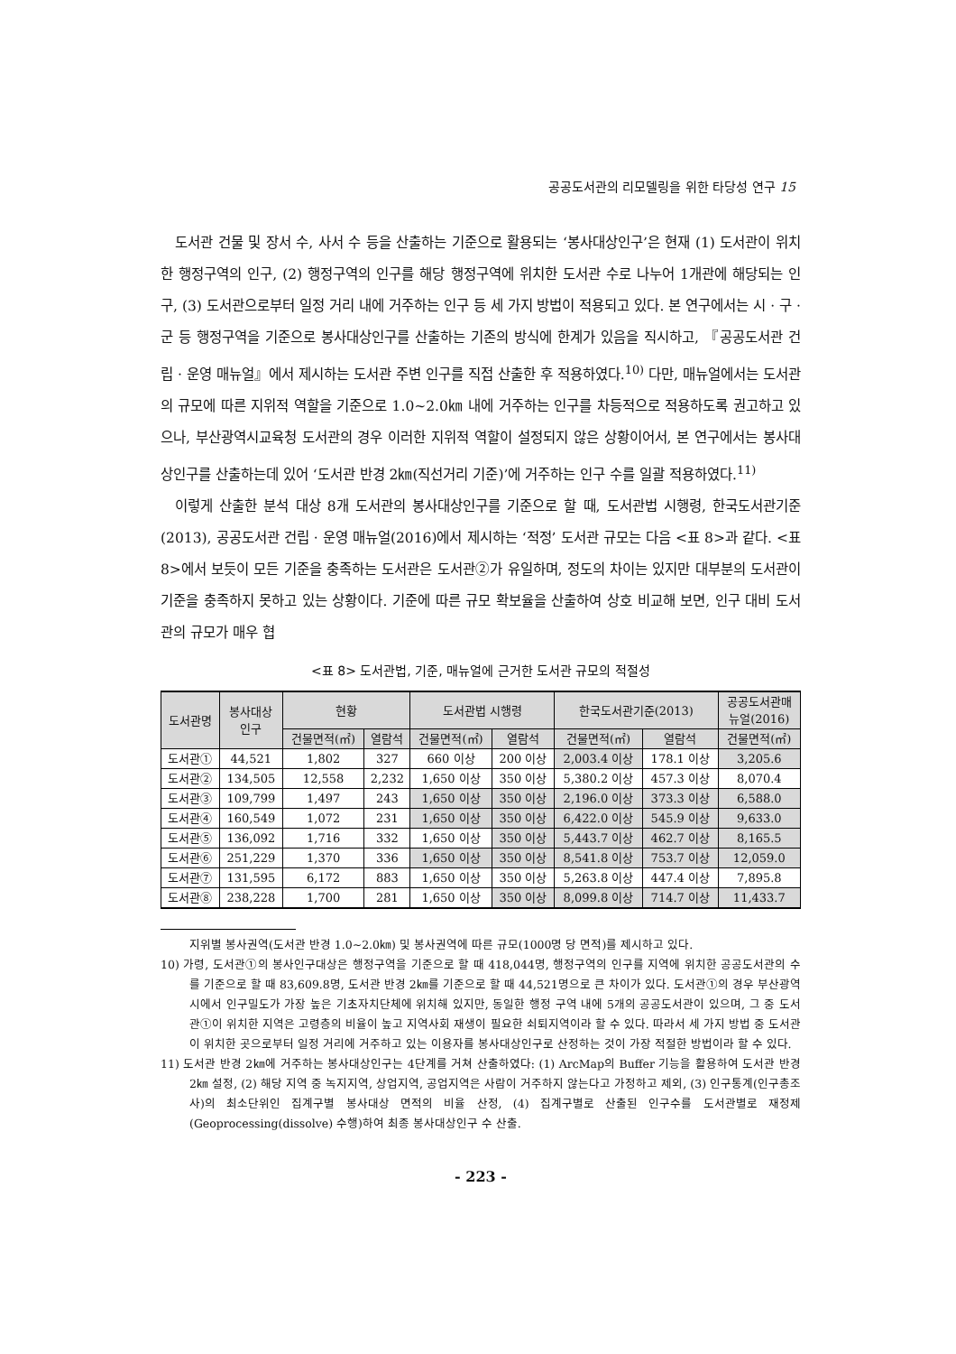공공도서관의 리모델링을 위한 타당성 연구 15
도서관 건물 및 장서 수, 사서 수 등을 산출하는 기준으로 활용되는 ‘봉사대상인구’은 현재 (1) 도서관이 위치한 행정구역의 인구, (2) 행정구역의 인구를 해당 행정구역에 위치한 도서관 수로 나누어 1개관에 해당되는 인구, (3) 도서관으로부터 일정 거리 내에 거주하는 인구 등 세 가지 방법이 적용되고 있다. 본 연구에서는 시 · 구 · 군 등 행정구역을 기준으로 봉사대상인구를 산출하는 기존의 방식에 한계가 있음을 직시하고, 『공공도서관 건립 · 운영 매뉴얼』에서 제시하는 도서관 주변 인구를 직접 산출한 후 적용하였다.<sup>10)</sup> 다만, 매뉴얼에서는 도서관의 규모에 따른 지위적 역할을 기준으로 1.0~2.0㎞ 내에 거주하는 인구를 차등적으로 적용하도록 권고하고 있으나, 부산광역시교육청 도서관의 경우 이러한 지위적 역할이 설정되지 않은 상황이어서, 본 연구에서는 봉사대상인구를 산출하는데 있어 ‘도서관 반경 2㎞(직선거리 기준)’에 거주하는 인구 수를 일괄 적용하였다.<sup>11)</sup>
이렇게 산출한 분석 대상 8개 도서관의 봉사대상인구를 기준으로 할 때, 도서관법 시행령, 한국도서관기준(2013), 공공도서관 건립 · 운영 매뉴얼(2016)에서 제시하는 ‘적정’ 도서관 규모는 다음 <표 8>과 같다. <표 8>에서 보듯이 모든 기준을 충족하는 도서관은 도서관②가 유일하며, 정도의 차이는 있지만 대부분의 도서관이 기준을 충족하지 못하고 있는 상황이다. 기준에 따른 규모 확보율을 산출하여 상호 비교해 보면, 인구 대비 도서관의 규모가 매우 협
<표 8> 도서관법, 기준, 매뉴얼에 근거한 도서관 규모의 적절성
| 도서관명 | 봉사대상 인구 | 현황 | | 도서관법 시행령 | | 한국도서관기준(2013) | | 공공도서관매 뉴얼(2016) |
| --- | --- | --- | --- | --- | --- | --- | --- | --- |
| | | 건물면적(㎡) | 열람석 | 건물면적(㎡) | 열람석 | 건물면적(㎡) | 열람석 | 건물면적(㎡) |
| 도서관① | 44,521 | 1,802 | 327 | 660 이상 | 200 이상 | 2,003.4 이상 | 178.1 이상 | 3,205.6 |
| 도서관② | 134,505 | 12,558 | 2,232 | 1,650 이상 | 350 이상 | 5,380.2 이상 | 457.3 이상 | 8,070.4 |
| 도서관③ | 109,799 | 1,497 | 243 | 1,650 이상 | 350 이상 | 2,196.0 이상 | 373.3 이상 | 6,588.0 |
| 도서관④ | 160,549 | 1,072 | 231 | 1,650 이상 | 350 이상 | 6,422.0 이상 | 545.9 이상 | 9,633.0 |
| 도서관⑤ | 136,092 | 1,716 | 332 | 1,650 이상 | 350 이상 | 5,443.7 이상 | 462.7 이상 | 8,165.5 |
| 도서관⑥ | 251,229 | 1,370 | 336 | 1,650 이상 | 350 이상 | 8,541.8 이상 | 753.7 이상 | 12,059.0 |
| 도서관⑦ | 131,595 | 6,172 | 883 | 1,650 이상 | 350 이상 | 5,263.8 이상 | 447.4 이상 | 7,895.8 |
| 도서관⑧ | 238,228 | 1,700 | 281 | 1,650 이상 | 350 이상 | 8,099.8 이상 | 714.7 이상 | 11,433.7 |
지위별 봉사권역(도서관 반경 1.0~2.0㎞) 및 봉사권역에 따른 규모(1000명 당 면적)를 제시하고 있다.
10) 가령, 도서관①의 봉사인구대상은 행정구역을 기준으로 할 때 418,044명, 행정구역의 인구를 지역에 위치한 공공도서관의 수를 기준으로 할 때 83,609.8명, 도서관 반경 2㎞를 기준으로 할 때 44,521명으로 큰 차이가 있다. 도서관①의 경우 부산광역시에서 인구밀도가 가장 높은 기초자치단체에 위치해 있지만, 동일한 행정 구역 내에 5개의 공공도서관이 있으며, 그 중 도서관①이 위치한 지역은 고령층의 비율이 높고 지역사회 재생이 필요한 쇠퇴지역이라 할 수 있다. 따라서 세 가지 방법 중 도서관이 위치한 곳으로부터 일정 거리에 거주하고 있는 이용자를 봉사대상인구로 산정하는 것이 가장 적절한 방법이라 할 수 있다.
11) 도서관 반경 2㎞에 거주하는 봉사대상인구는 4단계를 거쳐 산출하였다: (1) ArcMap의 Buffer 기능을 활용하여 도서관 반경 2㎞ 설정, (2) 해당 지역 중 녹지지역, 상업지역, 공업지역은 사람이 거주하지 않는다고 가정하고 제외, (3) 인구통계(인구총조사)의 최소단위인 집계구별 봉사대상 면적의 비율 산정, (4) 집계구별로 산출된 인구수를 도서관별로 재정제(Geoprocessing(dissolve) 수행)하여 최종 봉사대상인구 수 산출.
- 223 -